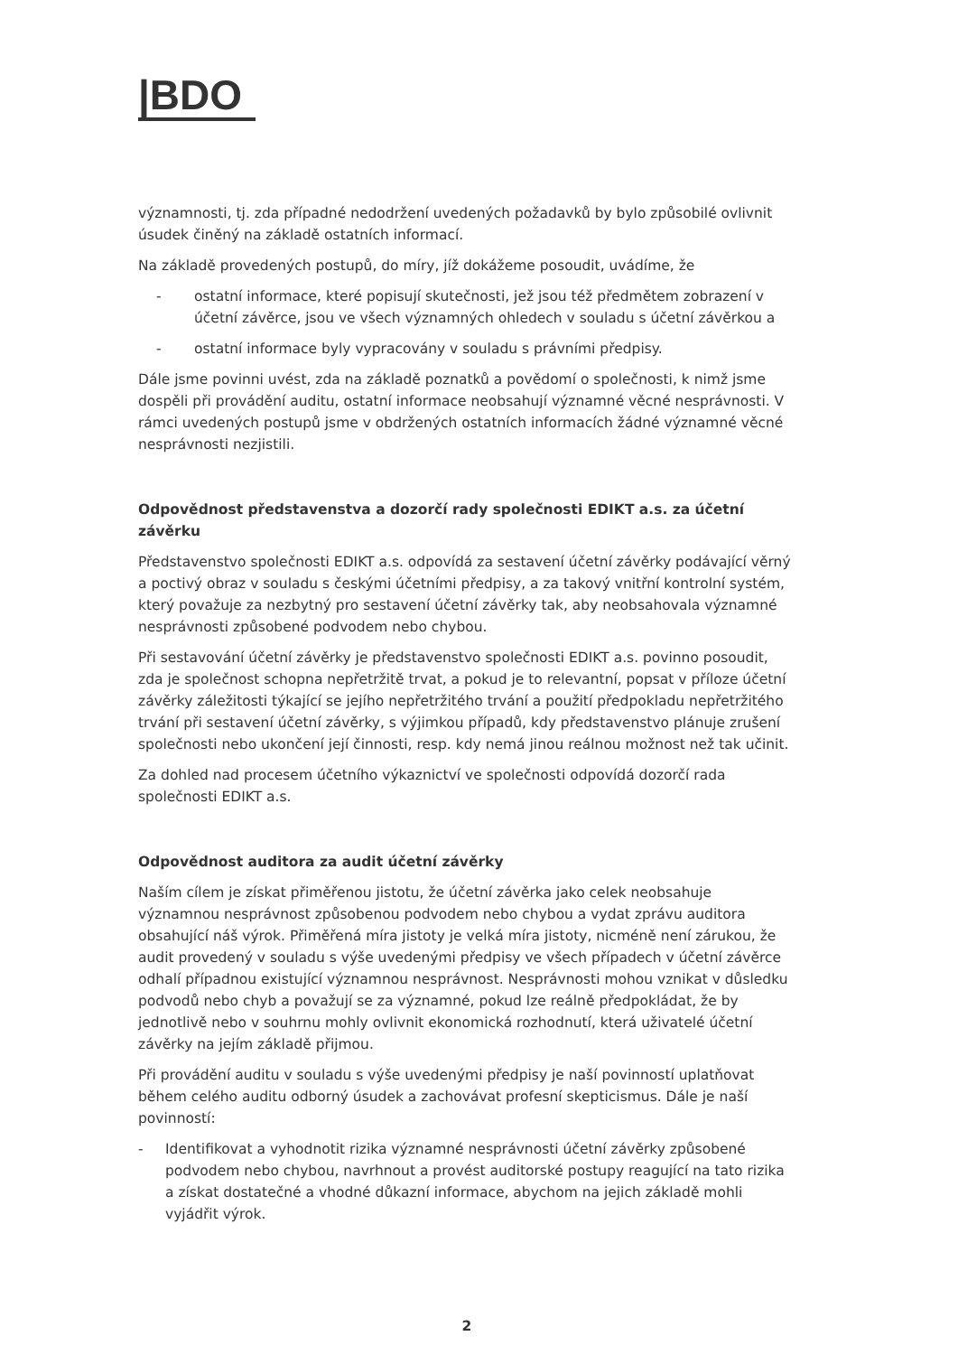|BDO
významnosti, tj. zda případné nedodržení uvedených požadavků by bylo způsobilé ovlivnit úsudek činěný na základě ostatních informací.
Na základě provedených postupů, do míry, jíž dokážeme posoudit, uvádíme, že
- ostatní informace, které popisují skutečnosti, jež jsou též předmětem zobrazení v účetní závěrce, jsou ve všech významných ohledech v souladu s účetní závěrkou a
- ostatní informace byly vypracovány v souladu s právními předpisy.
Dále jsme povinni uvést, zda na základě poznatků a povědomí o společnosti, k nimž jsme dospěli při provádění auditu, ostatní informace neobsahují významné věcné nesprávnosti. V rámci uvedených postupů jsme v obdržených ostatních informacích žádné významné věcné nesprávnosti nezjistili.
Odpovědnost představenstva a dozorčí rady společnosti EDIKT a.s. za účetní závěrku
Představenstvo společnosti EDIKT a.s. odpovídá za sestavení účetní závěrky podávající věrný a poctivý obraz v souladu s českými účetními předpisy, a za takový vnitřní kontrolní systém, který považuje za nezbytný pro sestavení účetní závěrky tak, aby neobsahovala významné nesprávnosti způsobené podvodem nebo chybou.
Při sestavování účetní závěrky je představenstvo společnosti EDIKT a.s. povinno posoudit, zda je společnost schopna nepřetržitě trvat, a pokud je to relevantní, popsat v příloze účetní závěrky záležitosti týkající se jejího nepřetržitého trvání a použití předpokladu nepřetržitého trvání při sestavení účetní závěrky, s výjimkou případů, kdy představenstvo plánuje zrušení společnosti nebo ukončení její činnosti, resp. kdy nemá jinou reálnou možnost než tak učinit.
Za dohled nad procesem účetního výkaznictví ve společnosti odpovídá dozorčí rada společnosti EDIKT a.s.
Odpovědnost auditora za audit účetní závěrky
Naším cílem je získat přiměřenou jistotu, že účetní závěrka jako celek neobsahuje významnou nesprávnost způsobenou podvodem nebo chybou a vydat zprávu auditora obsahující náš výrok. Přiměřená míra jistoty je velká míra jistoty, nicméně není zárukou, že audit provedený v souladu s výše uvedenými předpisy ve všech případech v účetní závěrce odhalí případnou existující významnou nesprávnost. Nesprávnosti mohou vznikat v důsledku podvodů nebo chyb a považují se za významné, pokud lze reálně předpokládat, že by jednotlivě nebo v souhrnu mohly ovlivnit ekonomická rozhodnutí, která uživatelé účetní závěrky na jejím základě přijmou.
Při provádění auditu v souladu s výše uvedenými předpisy je naší povinností uplatňovat během celého auditu odborný úsudek a zachovávat profesní skepticismus. Dále je naší povinností:
- Identifikovat a vyhodnotit rizika významné nesprávnosti účetní závěrky způsobené podvodem nebo chybou, navrhnout a provést auditorské postupy reagující na tato rizika a získat dostatečné a vhodné důkazní informace, abychom na jejich základě mohli vyjádřit výrok.
2